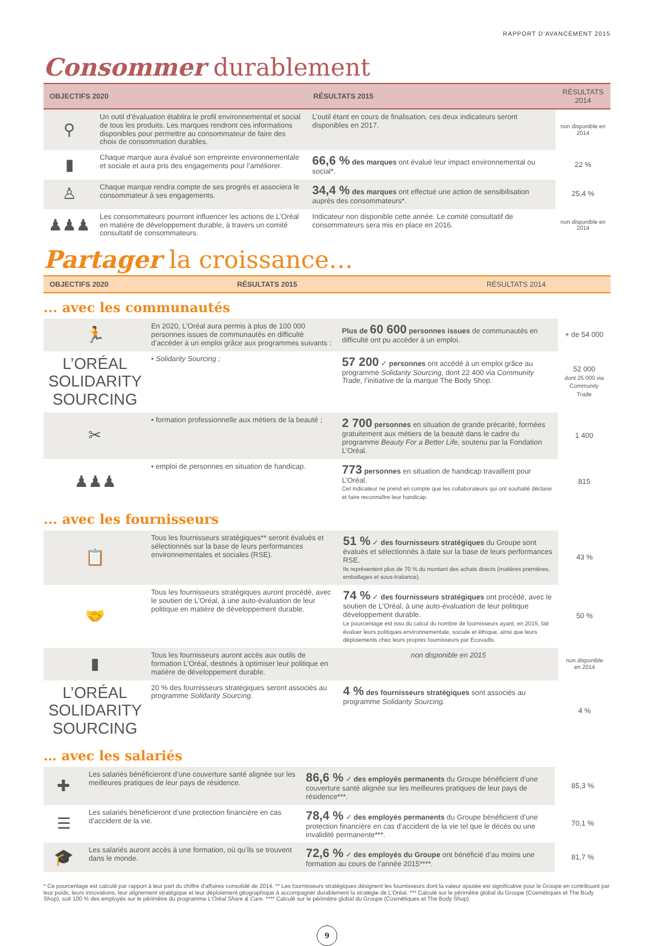RAPPORT D’AVANCEMENT 2015
Consommer durablement
| OBJECTIFS 2020 | | RÉSULTATS 2015 | RÉSULTATS 2014 |
| --- | --- | --- | --- |
| ⚲ | Un outil d’évaluation établira le profil environnemental et social de tous les produits. Les marques rendront ces informations disponibles pour permettre au consommateur de faire des choix de consommation durables. | L’outil étant en cours de finalisation, ces deux indicateurs seront disponibles en 2017. | non disponible en 2014 |
| ▮ | Chaque marque aura évalué son empreinte environnementale et sociale et aura pris des engagements pour l’améliorer. | 66,6 % des marques ont évalué leur impact environnemental ou social*. | 22 % |
| ♙ | Chaque marque rendra compte de ses progrès et associera le consommateur à ses engagements. | 34,4 % des marques ont effectué une action de sensibilisation auprès des consommateurs*. | 25,4 % |
| ♟♟♟ | Les consommateurs pourront influencer les actions de L’Oréal en matière de développement durable, à travers un comité consultatif de consommateurs. | Indicateur non disponible cette année. Le comité consultatif de consommateurs sera mis en place en 2016. | non disponible en 2014 |
Partager la croissance…
| OBJECTIFS 2020 | RÉSULTATS 2015 | RÉSULTATS 2014 |
| --- | --- | --- |
... avec les communautés
| 🏃 | En 2020, L’Oréal aura permis à plus de 100 000 personnes issues de communautés en difficulté d’accéder à un emploi grâce aux programmes suivants : | Plus de 60 600 personnes issues de communautés en difficulté ont pu accéder à un emploi. | + de 54 000 |
| L’ORÉAL SOLIDARITY SOURCING | • Solidarity Sourcing ; | 57 200 ✓ personnes ont accédé à un emploi grâce au programme Solidarity Sourcing, dont 22 400 via Community Trade, l’initiative de la marque The Body Shop. | 52 000 dont 25 000 via Community Trade |
| ✂ | • formation professionnelle aux métiers de la beauté ; | 2 700 personnes en situation de grande précarité, formées gratuitement aux métiers de la beauté dans le cadre du programme Beauty For a Better Life, soutenu par la Fondation L’Oréal. | 1 400 |
| ♟♟♟ | • emploi de personnes en situation de handicap. | 773 personnes en situation de handicap travaillent pour L’Oréal. Cet indicateur ne prend en compte que les collaborateurs qui ont souhaité déclarer et faire reconnaître leur handicap. | 815 |
... avec les fournisseurs
| 📋 | Tous les fournisseurs stratégiques** seront évalués et sélectionnés sur la base de leurs performances environnementales et sociales (RSE). | 51 % ✓ des fournisseurs stratégiques du Groupe sont évalués et sélectionnés à date sur la base de leurs performances RSE. Ils représentent plus de 70 % du montant des achats directs (matières premières, emballages et sous-traitance). | 43 % |
| 🤝 | Tous les fournisseurs stratégiques auront procédé, avec le soutien de L’Oréal, à une auto-évaluation de leur politique en matière de développement durable. | 74 % ✓ des fournisseurs stratégiques ont procédé, avec le soutien de L’Oréal, à une auto-évaluation de leur politique développement durable. Le pourcentage est issu du calcul du nombre de fournisseurs ayant, en 2015, fait évaluer leurs politiques environnementale, sociale et éthique, ainsi que leurs déploiements chez leurs propres fournisseurs par Ecovadis. | 50 % |
| ▮ | Tous les fournisseurs auront accès aux outils de formation L’Oréal, destinés à optimiser leur politique en matière de développement durable. | non disponible en 2015 | non disponible en 2014 |
| L’ORÉAL SOLIDARITY SOURCING | 20 % des fournisseurs stratégiques seront associés au programme Solidarity Sourcing. | 4 % des fournisseurs stratégiques sont associés au programme Solidarity Sourcing. | 4 % |
… avec les salariés
| ✚ | Les salariés bénéficieront d’une couverture santé alignée sur les meilleures pratiques de leur pays de résidence. | 86,6 % ✓ des employés permanents du Groupe bénéficient d’une couverture santé alignée sur les meilleures pratiques de leur pays de résidence***. | 85,3 % |
| ☰ | Les salariés bénéficieront d’une protection financière en cas d’accident de la vie. | 78,4 % ✓ des employés permanents du Groupe bénéficient d’une protection financière en cas d’accident de la vie tel que le décès ou une invalidité permanente***. | 70,1 % |
| 🎓 | Les salariés auront accès à une formation, où qu’ils se trouvent dans le monde. | 72,6 % ✓ des employés du Groupe ont bénéficié d’au moins une formation au cours de l’année 2015****. | 81,7 % |
* Ce pourcentage est calculé par rapport à leur part du chiffre d’affaires consolidé de 2014. ** Les fournisseurs stratégiques désignent les fournisseurs dont la valeur ajoutée est significative pour le Groupe en contribuant par leur poids, leurs innovations, leur alignement stratégique et leur déploiement géographique à accompagner durablement la stratégie de L’Oréal. *** Calculé sur le périmètre global du Groupe (Cosmétiques et The Body Shop), soit 100 % des employés sur le périmètre du programme L’Oréal Share & Care. **** Calculé sur le périmètre global du Groupe (Cosmétiques et The Body Shop).
9